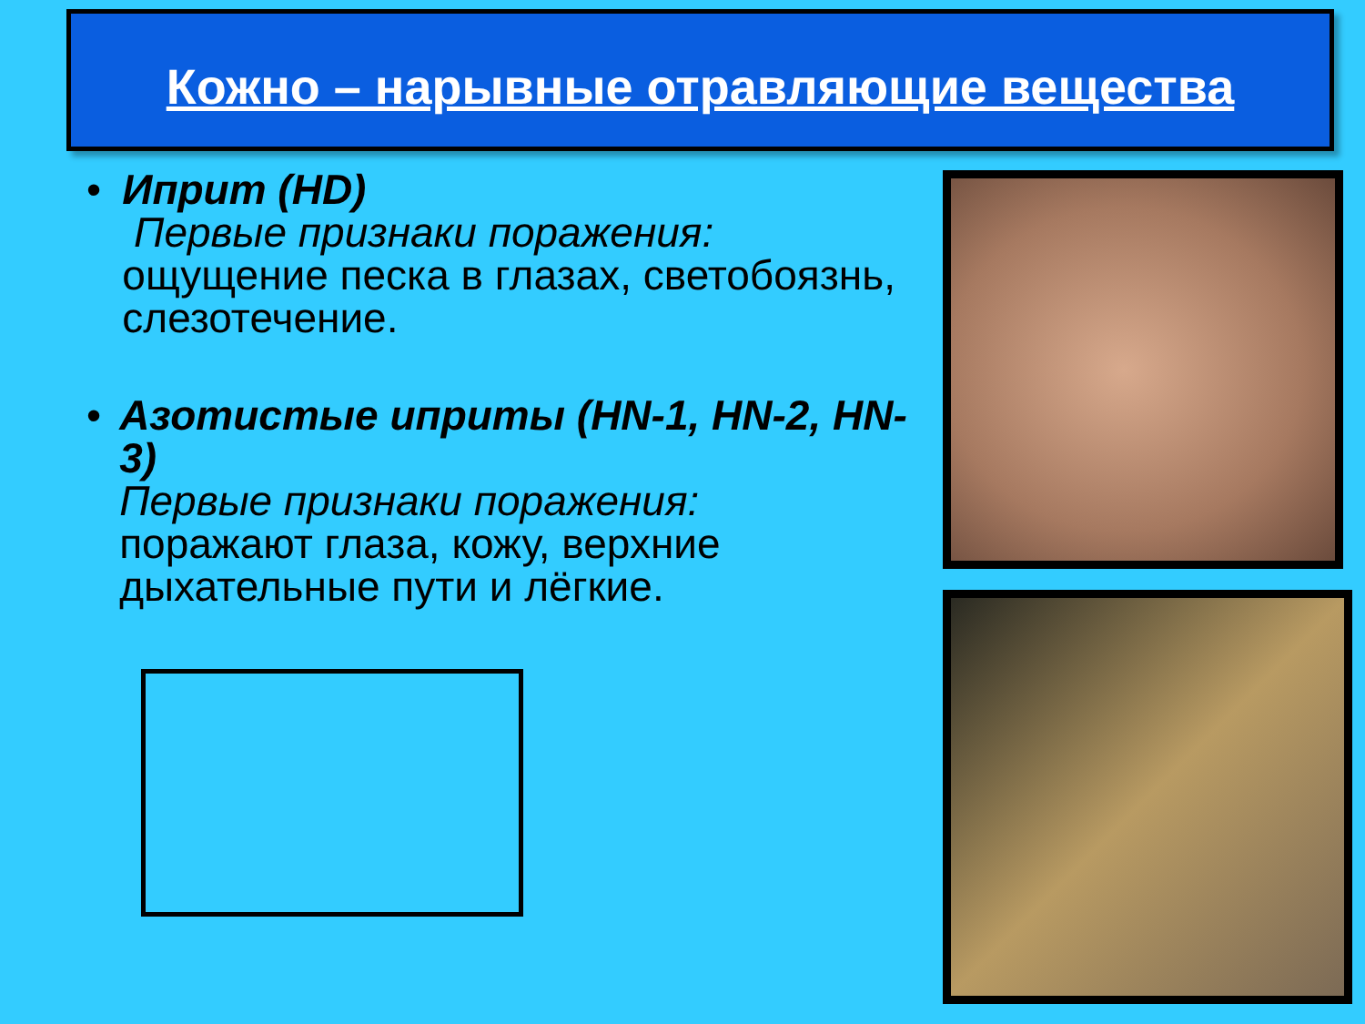Кожно – нарывные отравляющие вещества
• Иприт (HD)
Первые признаки поражения:
ощущение песка в глазах, светобоязнь, слезотечение.
• Азотистые иприты (HN-1, HN-2, HN-3)
Первые признаки поражения:
поражают глаза, кожу, верхние дыхательные пути и лёгкие.